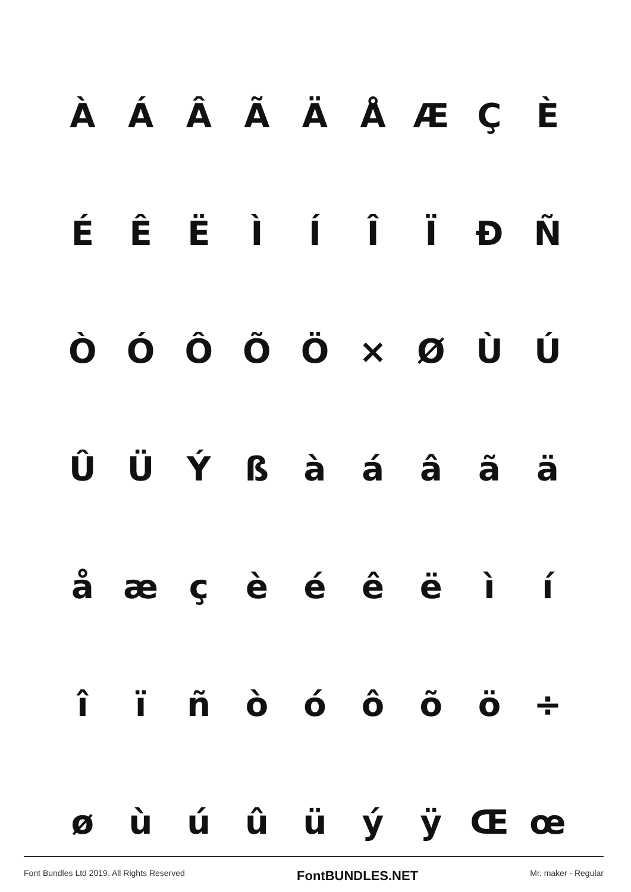| À | Á | Â | Ã | Ä | Å | Æ | Ç | È |
| É | Ê | Ë | Ì | Í | Î | Ï | Đ | Ñ |
| Ò | Ó | Ô | Õ | Ö | × | Ø | Ù | Ú |
| Û | Ü | Ý | ß | à | á | â | ã | ä |
| å | æ | ç | è | é | ê | ë | ì | í |
| î | ï | ñ | ò | ó | ô | õ | ö | ÷ |
| ø | ù | ú | û | ü | ý | ÿ | Œ | œ |
Font Bundles Ltd 2019. All Rights Reserved FontBUNDLES.NET Mr. maker - Regular